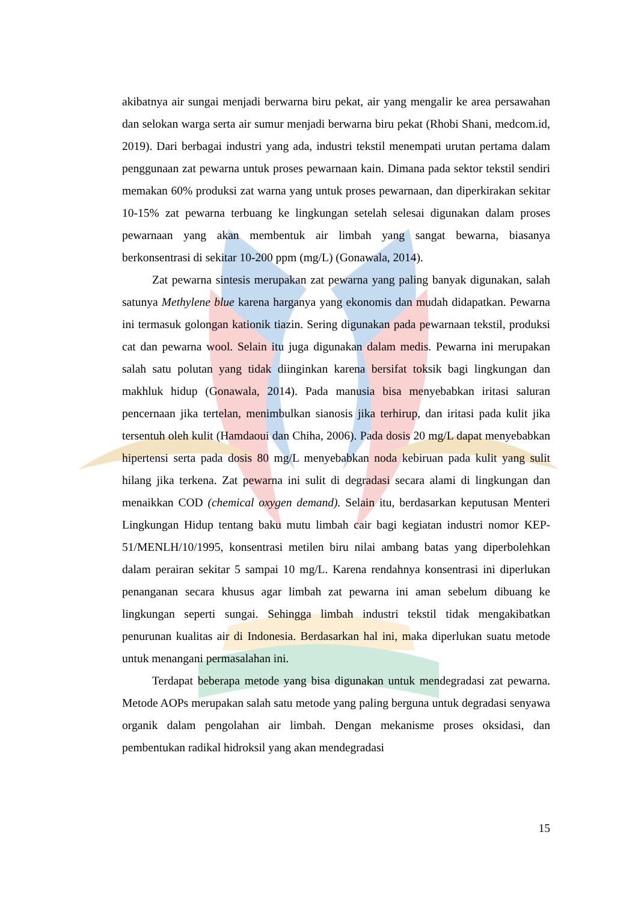akibatnya air sungai menjadi berwarna biru pekat, air yang mengalir ke area persawahan dan selokan warga serta air sumur menjadi berwarna biru pekat (Rhobi Shani, medcom.id, 2019). Dari berbagai industri yang ada, industri tekstil menempati urutan pertama dalam penggunaan zat pewarna untuk proses pewarnaan kain. Dimana pada sektor tekstil sendiri memakan 60% produksi zat warna yang untuk proses pewarnaan, dan diperkirakan sekitar 10-15% zat pewarna terbuang ke lingkungan setelah selesai digunakan dalam proses pewarnaan yang akan membentuk air limbah yang sangat bewarna, biasanya berkonsentrasi di sekitar 10-200 ppm (mg/L) (Gonawala, 2014).
Zat pewarna sintesis merupakan zat pewarna yang paling banyak digunakan, salah satunya Methylene blue karena harganya yang ekonomis dan mudah didapatkan. Pewarna ini termasuk golongan kationik tiazin. Sering digunakan pada pewarnaan tekstil, produksi cat dan pewarna wool. Selain itu juga digunakan dalam medis. Pewarna ini merupakan salah satu polutan yang tidak diinginkan karena bersifat toksik bagi lingkungan dan makhluk hidup (Gonawala, 2014). Pada manusia bisa menyebabkan iritasi saluran pencernaan jika tertelan, menimbulkan sianosis jika terhirup, dan iritasi pada kulit jika tersentuh oleh kulit (Hamdaoui dan Chiha, 2006). Pada dosis 20 mg/L dapat menyebabkan hipertensi serta pada dosis 80 mg/L menyebabkan noda kebiruan pada kulit yang sulit hilang jika terkena. Zat pewarna ini sulit di degradasi secara alami di lingkungan dan menaikkan COD (chemical oxygen demand). Selain itu, berdasarkan keputusan Menteri Lingkungan Hidup tentang baku mutu limbah cair bagi kegiatan industri nomor KEP-51/MENLH/10/1995, konsentrasi metilen biru nilai ambang batas yang diperbolehkan dalam perairan sekitar 5 sampai 10 mg/L. Karena rendahnya konsentrasi ini diperlukan penanganan secara khusus agar limbah zat pewarna ini aman sebelum dibuang ke lingkungan seperti sungai. Sehingga limbah industri tekstil tidak mengakibatkan penurunan kualitas air di Indonesia. Berdasarkan hal ini, maka diperlukan suatu metode untuk menangani permasalahan ini.
Terdapat beberapa metode yang bisa digunakan untuk mendegradasi zat pewarna. Metode AOPs merupakan salah satu metode yang paling berguna untuk degradasi senyawa organik dalam pengolahan air limbah. Dengan mekanisme proses oksidasi, dan pembentukan radikal hidroksil yang akan mendegradasi
15